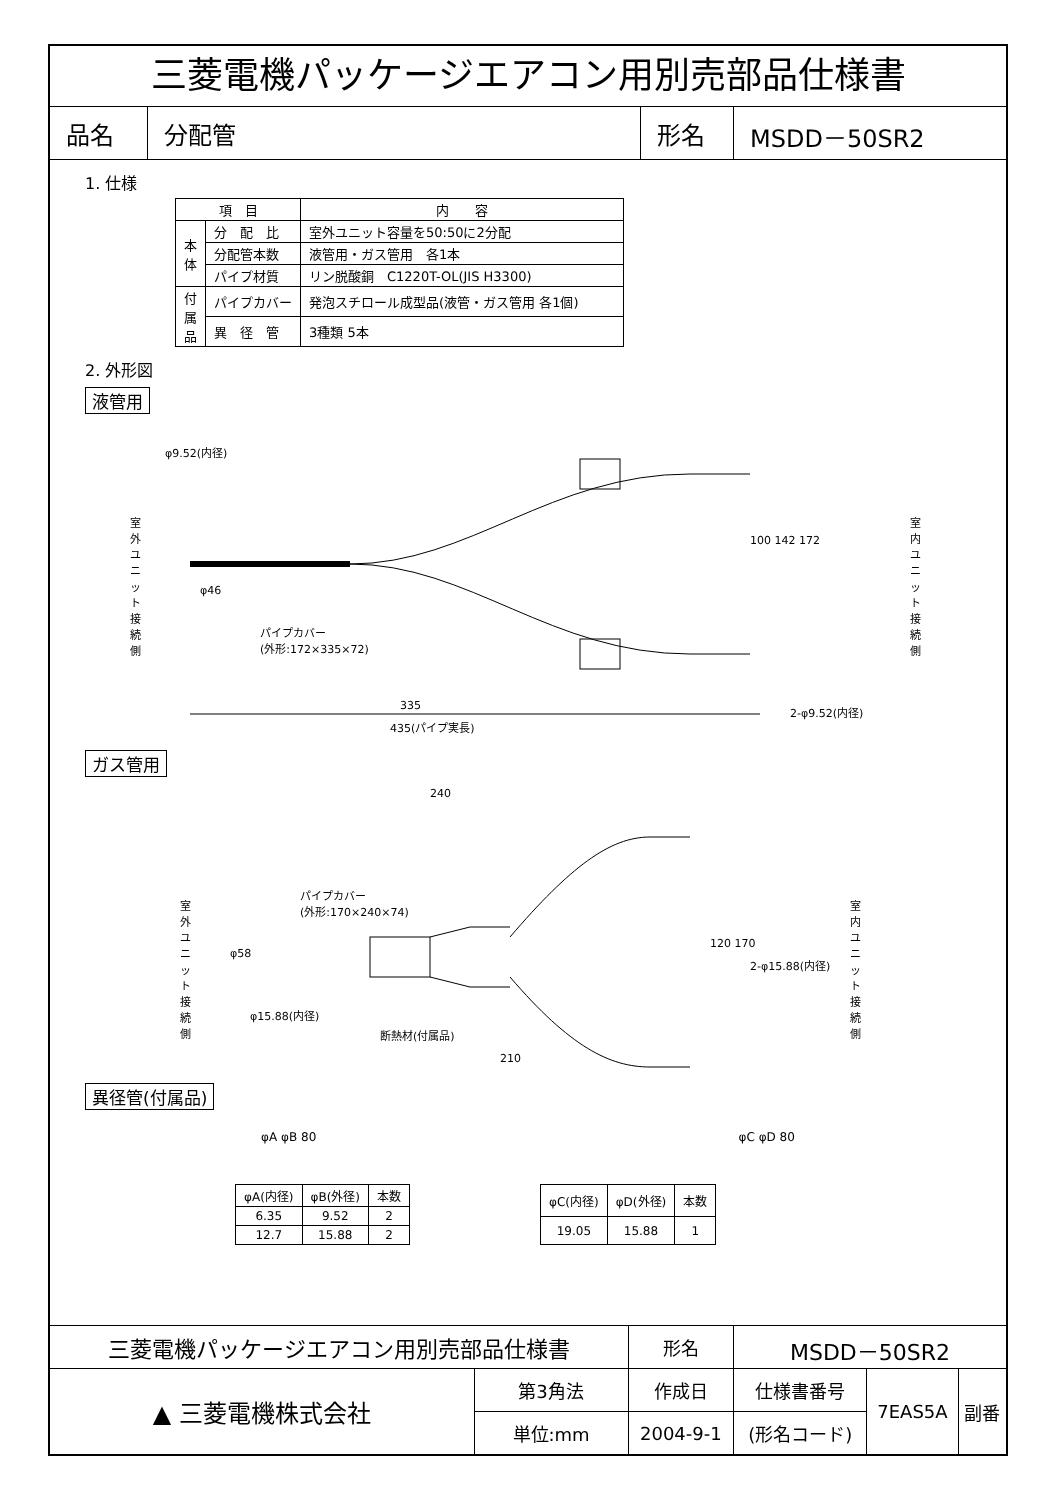三菱電機パッケージエアコン用別売部品仕様書
| 品名 | 分配管 | 形名 | MSDD－50SR2 |
1. 仕様
| 項 目 | | 内 容 |
| --- | --- | --- |
| 本 体 | 分 配 比 | 室外ユニット容量を50:50に2分配 |
| | 分配管本数 | 液管用・ガス管用 各1本 |
| | パイプ材質 | リン脱酸銅 C1220T-OL(JIS H3300) |
| 付 属 品 | パイプカバー | 発泡スチロール成型品(液管・ガス管用 各1個) |
| | 異 径 管 | 3種類 5本 |
2. 外形図
液管用
φ9.52(内径)
室外ユニット接続側 室内ユニット接続側
パイプカバー
(外形:172×335×72)
φ46
100 142 172
335 2-φ9.52(内径)
435(パイプ実長)
ガス管用
240
パイプカバー
(外形:170×240×74) 室外ユニット接続側 室内ユニット接続側
φ58
120 170
2-φ15.88(内径)
φ15.88(内径)
断熱材(付属品)
210
異径管(付属品)
φA φB 80 φC φD 80
| φA(内径) | φB(外径) | 本数 |
| 6.35 | 9.52 | 2 |
| 12.7 | 15.88 | 2 |
| φC(内径) | φD(外径) | 本数 |
| 19.05 | 15.88 | 1 |
| 三菱電機パッケージエアコン用別売部品仕様書 | | 形名 | MSDD－50SR2 | | |
| ▲ 三菱電機株式会社 | 第3角法 | 作成日 | 仕様書番号 | 7EAS5A | 副番 |
| | 単位:mm | 2004-9-1 | (形名コード) | | |